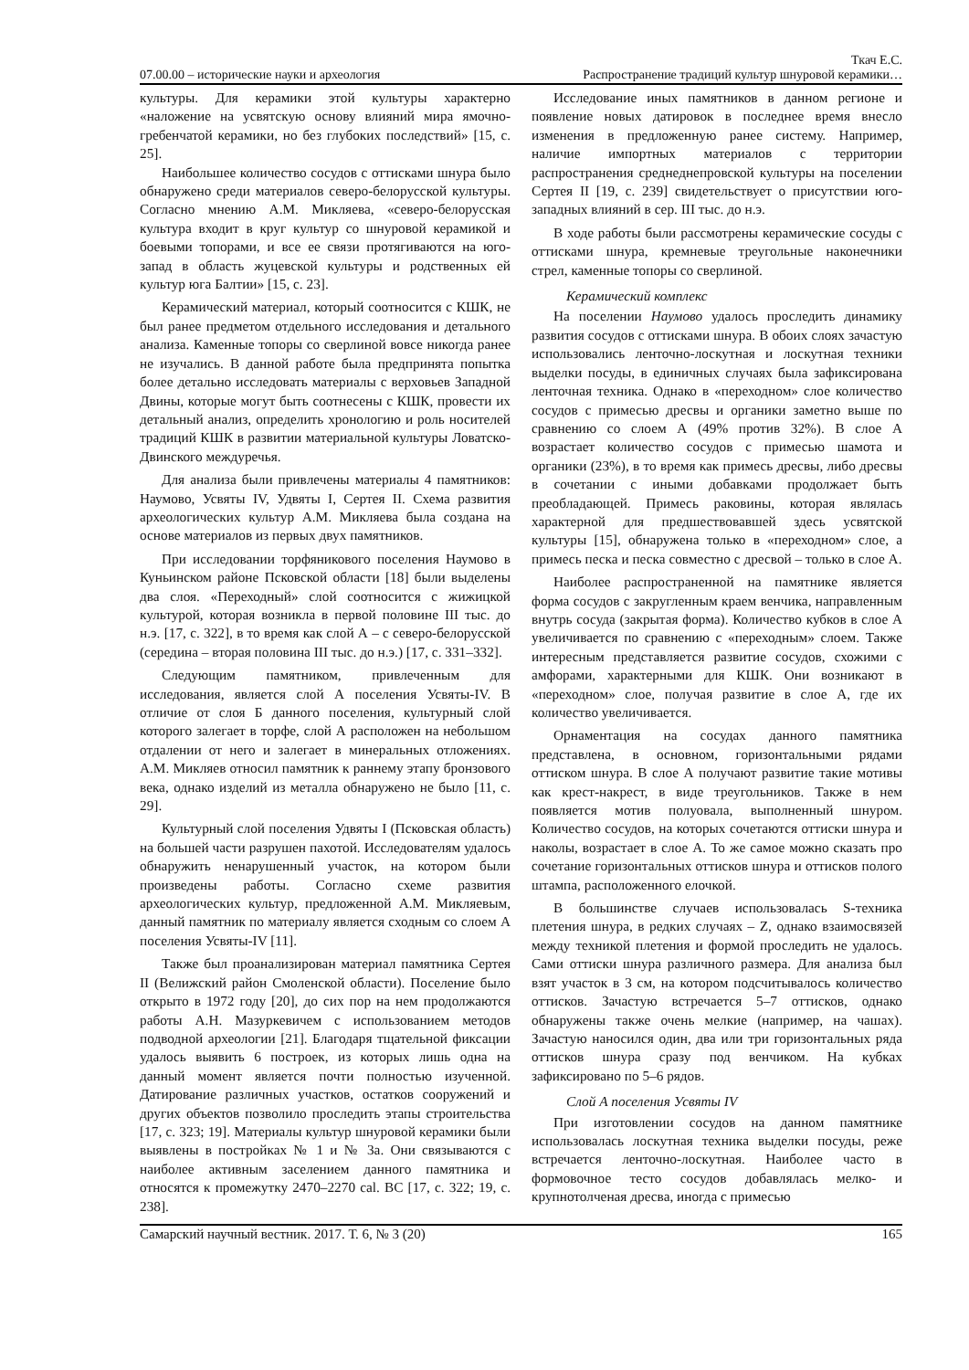Ткач Е.С.
07.00.00 – исторические науки и археология Распространение традиций культур шнуровой керамики…
культуры. Для керамики этой культуры характерно «наложение на усвятскую основу влияний мира ямочно-гребенчатой керамики, но без глубоких последствий» [15, с. 25].
Наибольшее количество сосудов с оттисками шнура было обнаружено среди материалов северо-белорусской культуры. Согласно мнению А.М. Микляева, «северо-белорусская культура входит в круг культур со шнуровой керамикой и боевыми топорами, и все ее связи протягиваются на юго-запад в область жуцевской культуры и родственных ей культур юга Балтии» [15, с. 23].
Керамический материал, который соотносится с КШК, не был ранее предметом отдельного исследования и детального анализа. Каменные топоры со сверлиной вовсе никогда ранее не изучались. В данной работе была предпринята попытка более детально исследовать материалы с верховьев Западной Двины, которые могут быть соотнесены с КШК, провести их детальный анализ, определить хронологию и роль носителей традиций КШК в развитии материальной культуры Ловатско-Двинского междуречья.
Для анализа были привлечены материалы 4 памятников: Наумово, Усвяты IV, Удвяты I, Сертея II. Схема развития археологических культур А.М. Микляева была создана на основе материалов из первых двух памятников.
При исследовании торфяникового поселения Наумово в Куньинском районе Псковской области [18] были выделены два слоя. «Переходный» слой соотносится с жижицкой культурой, которая возникла в первой половине III тыс. до н.э. [17, с. 322], в то время как слой А – с северо-белорусской (середина – вторая половина III тыс. до н.э.) [17, с. 331–332].
Следующим памятником, привлеченным для исследования, является слой А поселения Усвяты-IV. В отличие от слоя Б данного поселения, культурный слой которого залегает в торфе, слой А расположен на небольшом отдалении от него и залегает в минеральных отложениях. А.М. Микляев относил памятник к раннему этапу бронзового века, однако изделий из металла обнаружено не было [11, с. 29].
Культурный слой поселения Удвяты I (Псковская область) на большей части разрушен пахотой. Исследователям удалось обнаружить ненарушенный участок, на котором были произведены работы. Согласно схеме развития археологических культур, предложенной А.М. Микляевым, данный памятник по материалу является сходным со слоем А поселения Усвяты-IV [11].
Также был проанализирован материал памятника Сертея II (Велижский район Смоленской области). Поселение было открыто в 1972 году [20], до сих пор на нем продолжаются работы А.Н. Мазуркевичем с использованием методов подводной археологии [21]. Благодаря тщательной фиксации удалось выявить 6 построек, из которых лишь одна на данный момент является почти полностью изученной. Датирование различных участков, остатков сооружений и других объектов позволило проследить этапы строительства [17, с. 323; 19]. Материалы культур шнуровой керамики были выявлены в постройках № 1 и № 3а. Они связываются с наиболее активным заселением данного памятника и относятся к промежутку 2470–2270 cal. BC [17, с. 322; 19, с. 238].
Исследование иных памятников в данном регионе и появление новых датировок в последнее время внесло изменения в предложенную ранее систему. Например, наличие импортных материалов с территории распространения среднеднепровской культуры на поселении Сертея II [19, с. 239] свидетельствует о присутствии юго-западных влияний в сер. III тыс. до н.э.
В ходе работы были рассмотрены керамические сосуды с оттисками шнура, кремневые треугольные наконечники стрел, каменные топоры со сверлиной.
Керамический комплекс
На поселении Наумово удалось проследить динамику развития сосудов с оттисками шнура. В обоих слоях зачастую использовались ленточно-лоскутная и лоскутная техники выделки посуды, в единичных случаях была зафиксирована ленточная техника. Однако в «переходном» слое количество сосудов с примесью дресвы и органики заметно выше по сравнению со слоем А (49% против 32%). В слое А возрастает количество сосудов с примесью шамота и органики (23%), в то время как примесь дресвы, либо дресвы в сочетании с иными добавками продолжает быть преобладающей. Примесь раковины, которая являлась характерной для предшествовавшей здесь усвятской культуры [15], обнаружена только в «переходном» слое, а примесь песка и песка совместно с дресвой – только в слое А.
Наиболее распространенной на памятнике является форма сосудов с закругленным краем венчика, направленным внутрь сосуда (закрытая форма). Количество кубков в слое А увеличивается по сравнению с «переходным» слоем. Также интересным представляется развитие сосудов, схожими с амфорами, характерными для КШК. Они возникают в «переходном» слое, получая развитие в слое А, где их количество увеличивается.
Орнаментация на сосудах данного памятника представлена, в основном, горизонтальными рядами оттиском шнура. В слое А получают развитие такие мотивы как крест-накрест, в виде треугольников. Также в нем появляется мотив полуовала, выполненный шнуром. Количество сосудов, на которых сочетаются оттиски шнура и наколы, возрастает в слое А. То же самое можно сказать про сочетание горизонтальных оттисков шнура и оттисков полого штампа, расположенного елочкой.
В большинстве случаев использовалась S-техника плетения шнура, в редких случаях – Z, однако взаимосвязей между техникой плетения и формой проследить не удалось. Сами оттиски шнура различного размера. Для анализа был взят участок в 3 см, на котором подсчитывалось количество оттисков. Зачастую встречается 5–7 оттисков, однако обнаружены также очень мелкие (например, на чашах). Зачастую наносился один, два или три горизонтальных ряда оттисков шнура сразу под венчиком. На кубках зафиксировано по 5–6 рядов.
Слой А поселения Усвяты IV
При изготовлении сосудов на данном памятнике использовалась лоскутная техника выделки посуды, реже встречается ленточно-лоскутная. Наиболее часто в формовочное тесто сосудов добавлялась мелко- и крупнотолченая дресва, иногда с примесью
Самарский научный вестник. 2017. Т. 6, № 3 (20) 165